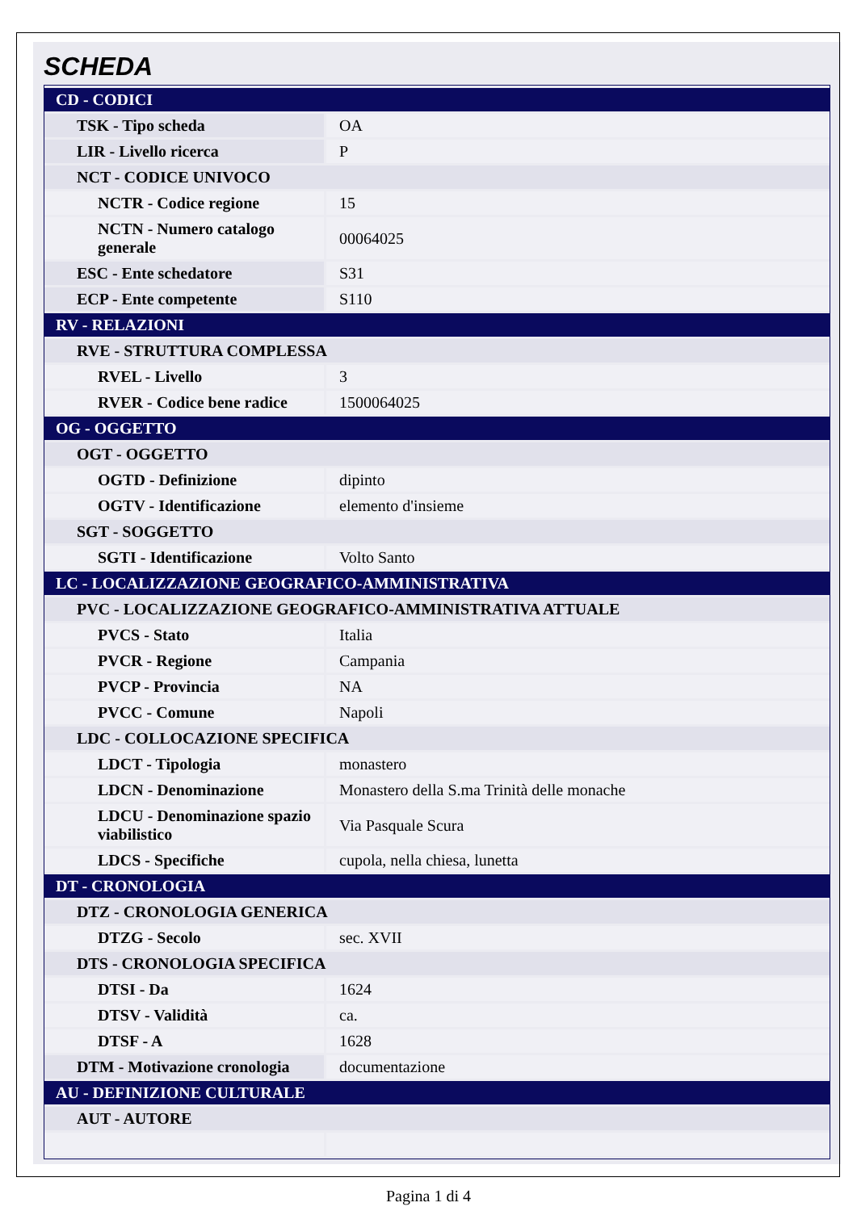SCHEDA
| CD - CODICI | |
| TSK - Tipo scheda | OA |
| LIR - Livello ricerca | P |
| NCT - CODICE UNIVOCO | |
| NCTR - Codice regione | 15 |
| NCTN - Numero catalogo generale | 00064025 |
| ESC - Ente schedatore | S31 |
| ECP - Ente competente | S110 |
| RV - RELAZIONI | |
| RVE - STRUTTURA COMPLESSA | |
| RVEL - Livello | 3 |
| RVER - Codice bene radice | 1500064025 |
| OG - OGGETTO | |
| OGT - OGGETTO | |
| OGTD - Definizione | dipinto |
| OGTV - Identificazione | elemento d'insieme |
| SGT - SOGGETTO | |
| SGTI - Identificazione | Volto Santo |
| LC - LOCALIZZAZIONE GEOGRAFICO-AMMINISTRATIVA | |
| PVC - LOCALIZZAZIONE GEOGRAFICO-AMMINISTRATIVA ATTUALE | |
| PVCS - Stato | Italia |
| PVCR - Regione | Campania |
| PVCP - Provincia | NA |
| PVCC - Comune | Napoli |
| LDC - COLLOCAZIONE SPECIFICA | |
| LDCT - Tipologia | monastero |
| LDCN - Denominazione | Monastero della S.ma Trinità delle monache |
| LDCU - Denominazione spazio viabilistico | Via Pasquale Scura |
| LDCS - Specifiche | cupola, nella chiesa, lunetta |
| DT - CRONOLOGIA | |
| DTZ - CRONOLOGIA GENERICA | |
| DTZG - Secolo | sec. XVII |
| DTS - CRONOLOGIA SPECIFICA | |
| DTSI - Da | 1624 |
| DTSV - Validità | ca. |
| DTSF - A | 1628 |
| DTM - Motivazione cronologia | documentazione |
| AU - DEFINIZIONE CULTURALE | |
| AUT - AUTORE | |
Pagina 1 di 4